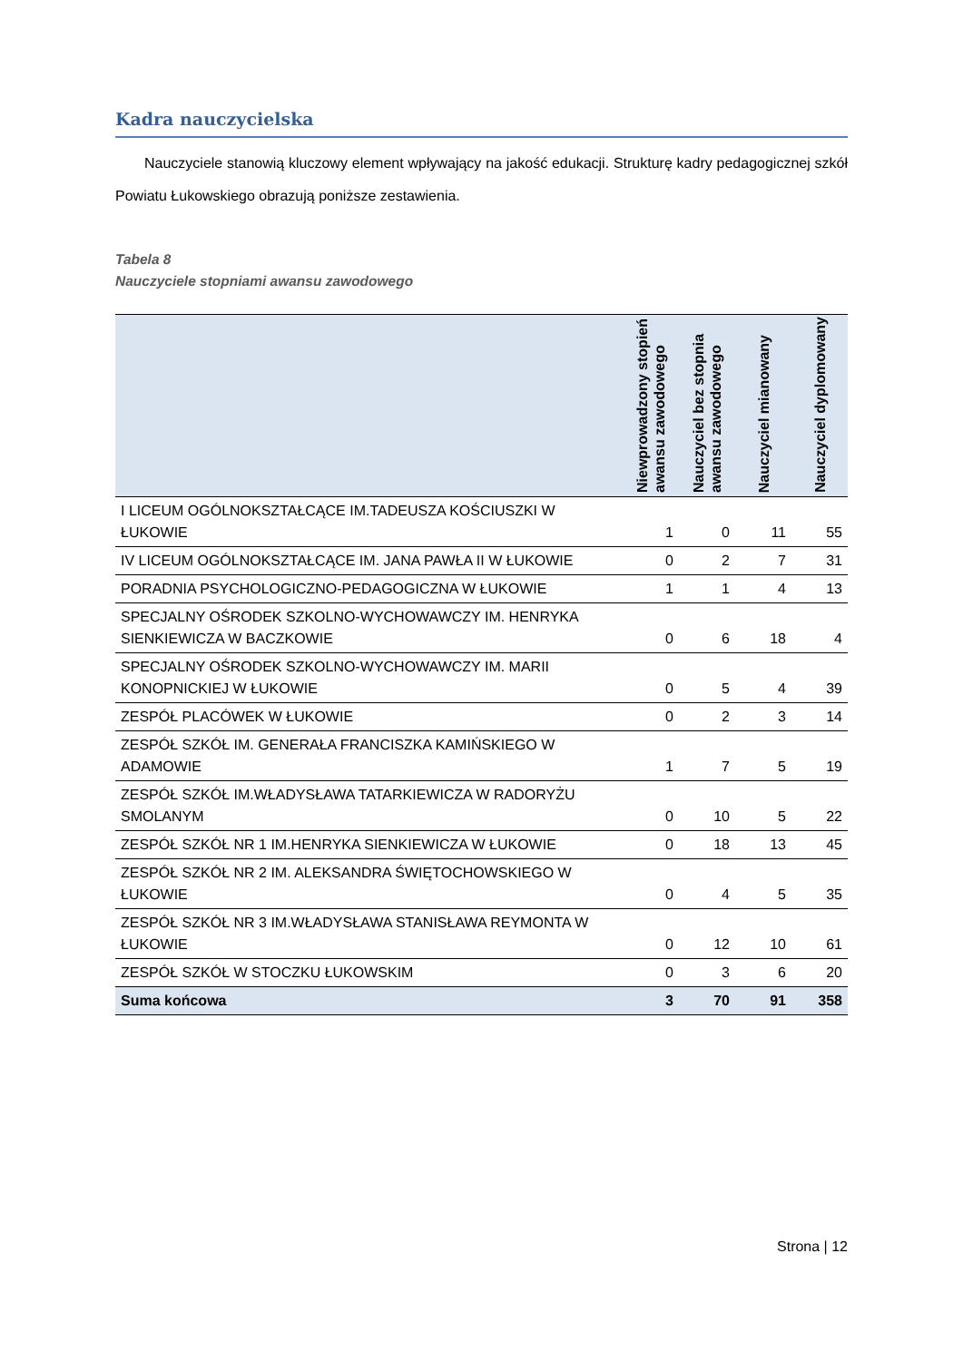Kadra nauczycielska
Nauczyciele stanowią kluczowy element wpływający na jakość edukacji. Strukturę kadry pedagogicznej szkół Powiatu Łukowskiego obrazują poniższe zestawienia.
Tabela 8
Nauczyciele stopniami awansu zawodowego
| | Niewprowadzony stopień awansu zawodowego | Nauczyciel bez stopnia awansu zawodowego | Nauczyciel mianowany | Nauczyciel dyplomowany |
| --- | --- | --- | --- | --- |
| I LICEUM OGÓLNOKSZTAŁCĄCE IM.TADEUSZA KOŚCIUSZKI W ŁUKOWIE | 1 | 0 | 11 | 55 |
| IV LICEUM OGÓLNOKSZTAŁCĄCE IM. JANA PAWŁA II W ŁUKOWIE | 0 | 2 | 7 | 31 |
| PORADNIA PSYCHOLOGICZNO-PEDAGOGICZNA W ŁUKOWIE | 1 | 1 | 4 | 13 |
| SPECJALNY OŚRODEK SZKOLNO-WYCHOWAWCZY IM. HENRYKA SIENKIEWICZA W BACZKOWIE | 0 | 6 | 18 | 4 |
| SPECJALNY OŚRODEK SZKOLNO-WYCHOWAWCZY IM. MARII KONOPNICKIEJ W ŁUKOWIE | 0 | 5 | 4 | 39 |
| ZESPÓŁ PLACÓWEK W ŁUKOWIE | 0 | 2 | 3 | 14 |
| ZESPÓŁ SZKÓŁ IM. GENERAŁA FRANCISZKA KAMIŃSKIEGO W ADAMOWIE | 1 | 7 | 5 | 19 |
| ZESPÓŁ SZKÓŁ IM.WŁADYSŁAWA TATARKIEWICZA W RADORYŻU SMOLANYM | 0 | 10 | 5 | 22 |
| ZESPÓŁ SZKÓŁ NR 1 IM.HENRYKA SIENKIEWICZA W ŁUKOWIE | 0 | 18 | 13 | 45 |
| ZESPÓŁ SZKÓŁ NR 2 IM. ALEKSANDRA ŚWIĘTOCHOWSKIEGO W ŁUKOWIE | 0 | 4 | 5 | 35 |
| ZESPÓŁ SZKÓŁ NR 3 IM.WŁADYSŁAWA STANISŁAWA REYMONTA W ŁUKOWIE | 0 | 12 | 10 | 61 |
| ZESPÓŁ SZKÓŁ W STOCZKU ŁUKOWSKIM | 0 | 3 | 6 | 20 |
| Suma końcowa | 3 | 70 | 91 | 358 |
Strona | 12